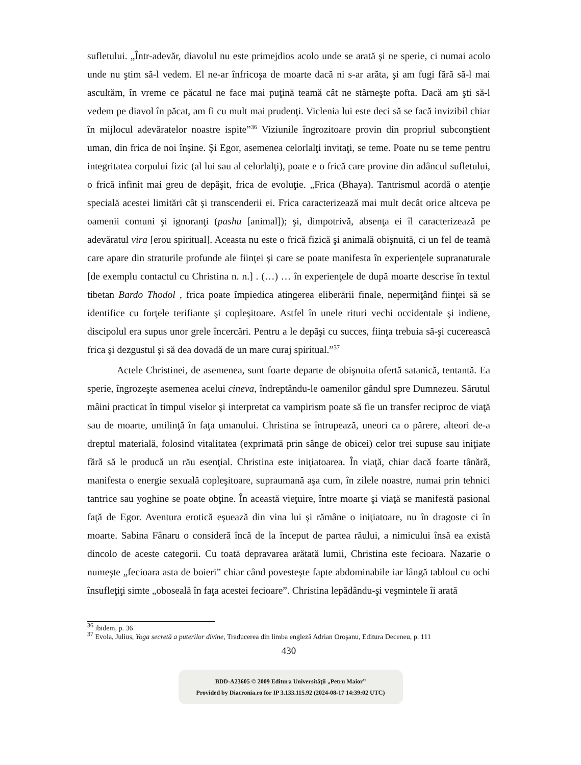sufletului. „Într-adevăr, diavolul nu este primejdios acolo unde se arată şi ne sperie, ci numai acolo unde nu ştim să-l vedem. El ne-ar înfricoşa de moarte dacă ni s-ar arăta, şi am fugi fără să-l mai ascultăm, în vreme ce păcatul ne face mai puţină teamă cât ne stârneşte pofta. Dacă am şti să-l vedem pe diavol în păcat, am fi cu mult mai prudenţi. Viclenia lui este deci să se facă invizibil chiar în mijlocul adevăratelor noastre ispite”<sup>36</sup> Viziunile îngrozitoare provin din propriul subconştient uman, din frica de noi înşine. Şi Egor, asemenea celorlalţi invitaţi, se teme. Poate nu se teme pentru integritatea corpului fizic (al lui sau al celorlalţi), poate e o frică care provine din adâncul sufletului, o frică infinit mai greu de depăşit, frica de evoluţie. „Frica (Bhaya). Tantrismul acordă o atenţie specială acestei limitări cât şi transcenderii ei. Frica caracterizează mai mult decât orice altceva pe oamenii comuni şi ignoranţi (pashu [animal]); şi, dimpotrivă, absenţa ei îl caracterizează pe adevăratul vira [erou spiritual]. Aceasta nu este o frică fizică şi animală obişnuită, ci un fel de teamă care apare din straturile profunde ale fiinţei şi care se poate manifesta în experienţele supranaturale [de exemplu contactul cu Christina n. n.] . (…) … în experienţele de după moarte descrise în textul tibetan Bardo Thodol , frica poate împiedica atingerea eliberării finale, nepermiţând fiinţei să se identifice cu forţele terifiante şi copleşitoare. Astfel în unele rituri vechi occidentale şi indiene, discipolul era supus unor grele încercări. Pentru a le depăşi cu succes, fiinţa trebuia să-şi cucerească frica şi dezgustul şi să dea dovadă de un mare curaj spiritual.”<sup>37</sup>
Actele Christinei, de asemenea, sunt foarte departe de obişnuita ofertă satanică, tentantă. Ea sperie, îngrozeşte asemenea acelui cineva, îndreptându-le oamenilor gândul spre Dumnezeu. Sărutul mâini practicat în timpul viselor şi interpretat ca vampirism poate să fie un transfer reciproc de viaţă sau de moarte, umilinţă în faţa umanului. Christina se întrupează, uneori ca o părere, alteori de-a dreptul materială, folosind vitalitatea (exprimată prin sânge de obicei) celor trei supuse sau iniţiate fără să le producă un rău esenţial. Christina este iniţiatoarea. În viaţă, chiar dacă foarte tânără, manifesta o energie sexuală copleşitoare, supraumană aşa cum, în zilele noastre, numai prin tehnici tantrice sau yoghine se poate obţine. În această vieţuire, între moarte şi viaţă se manifestă pasional faţă de Egor. Aventura erotică eşuează din vina lui şi rămâne o iniţiatoare, nu în dragoste ci în moarte. Sabina Fânaru o consideră încă de la început de partea răului, a nimicului însă ea există dincolo de aceste categorii. Cu toată depravarea arătată lumii, Christina este fecioara. Nazarie o numeşte „fecioara asta de boieri” chiar când povesteşte fapte abdominabile iar lângă tabloul cu ochi însufleţiţi simte „oboseală în faţa acestei fecioare”. Christina lepădându-şi veşmintele îi arată
<sup>36</sup> ibidem, p. 36
<sup>37</sup> Evola, Julius, Yoga secretă a puterilor divine, Traducerea din limba engleză Adrian Oroşanu, Editura Deceneu, p. 111
430
BDD-A23605 © 2009 Editura Universităţii „Petru Maior”
Provided by Diacronia.ro for IP 3.133.115.92 (2024-08-17 14:39:02 UTC)